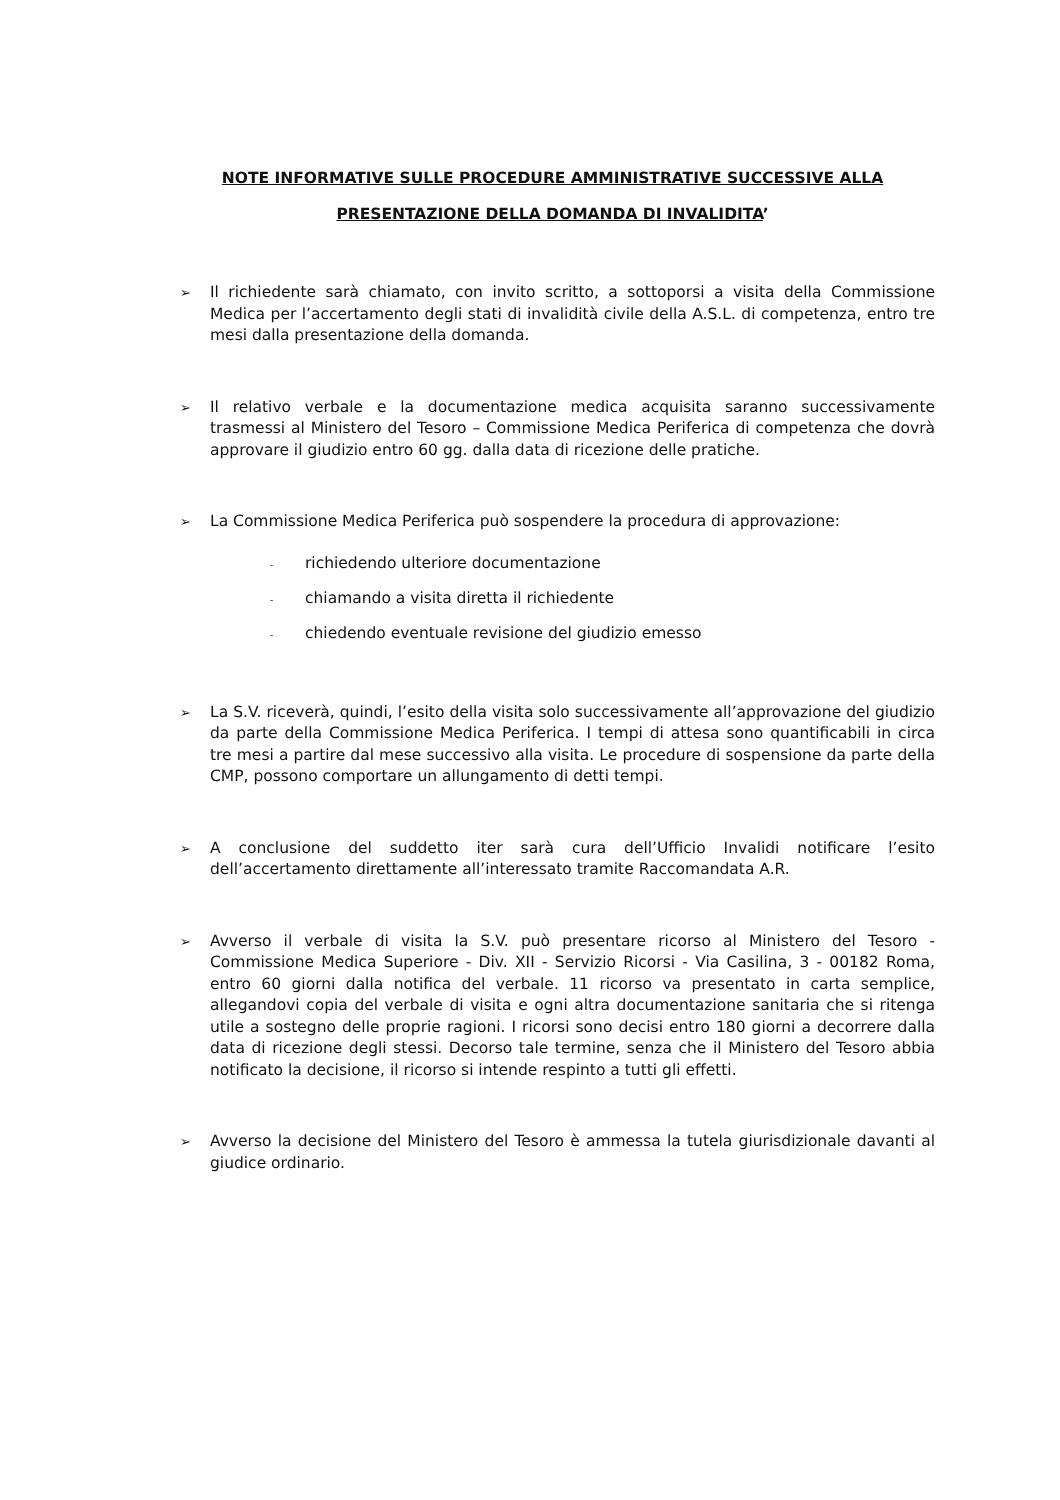NOTE INFORMATIVE SULLE PROCEDURE AMMINISTRATIVE SUCCESSIVE ALLA
PRESENTAZIONE DELLA DOMANDA DI INVALIDITA’
➢
Il richiedente sarà chiamato, con invito scritto, a sottoporsi a visita della Commissione Medica per l’accertamento degli stati di invalidità civile della A.S.L. di competenza, entro tre mesi dalla presentazione della domanda.
➢
Il relativo verbale e la documentazione medica acquisita saranno successivamente trasmessi al Ministero del Tesoro – Commissione Medica Periferica di competenza che dovrà approvare il giudizio entro 60 gg. dalla data di ricezione delle pratiche.
➢
La Commissione Medica Periferica può sospendere la procedura di approvazione:
- richiedendo ulteriore documentazione
- chiamando a visita diretta il richiedente
- chiedendo eventuale revisione del giudizio emesso
➢
La S.V. riceverà, quindi, l’esito della visita solo successivamente all’approvazione del giudizio da parte della Commissione Medica Periferica. I tempi di attesa sono quantificabili in circa tre mesi a partire dal mese successivo alla visita. Le procedure di sospensione da parte della CMP, possono comportare un allungamento di detti tempi.
➢
A conclusione del suddetto iter sarà cura dell’Ufficio Invalidi notificare l’esito dell’accertamento direttamente all’interessato tramite Raccomandata A.R.
➢
Avverso il verbale di visita la S.V. può presentare ricorso al Ministero del Tesoro - Commissione Medica Superiore - Div. XII - Servizio Ricorsi - Via Casilina, 3 - 00182 Roma, entro 60 giorni dalla notifica del verbale. 11 ricorso va presentato in carta semplice, allegandovi copia del verbale di visita e ogni altra documentazione sanitaria che si ritenga utile a sostegno delle proprie ragioni. I ricorsi sono decisi entro 180 giorni a decorrere dalla data di ricezione degli stessi. Decorso tale termine, senza che il Ministero del Tesoro abbia notificato la decisione, il ricorso si intende respinto a tutti gli effetti.
➢
Avverso la decisione del Ministero del Tesoro è ammessa la tutela giurisdizionale davanti al giudice ordinario.